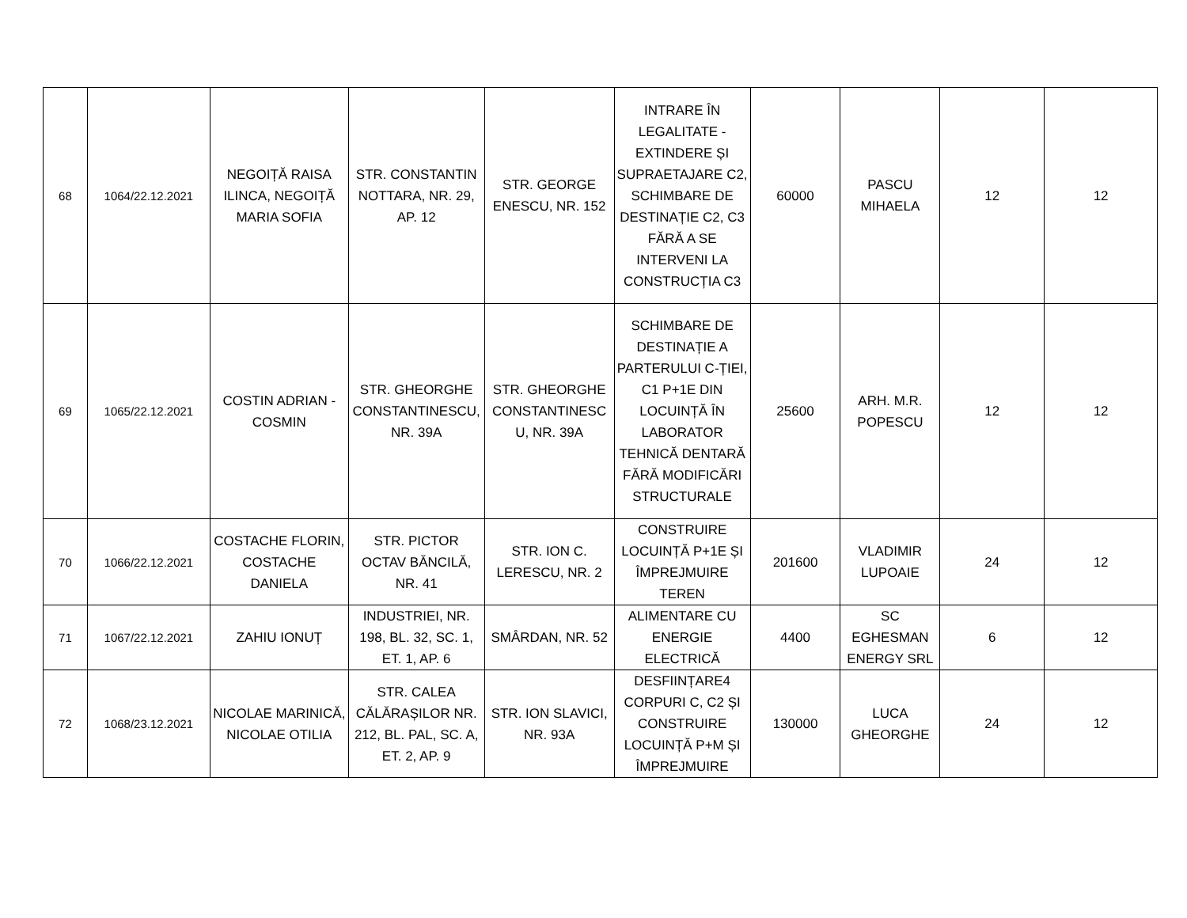| 68 | 1064/22.12.2021 | NEGOIȚĂ RAISA ILINCA, NEGOIȚĂ MARIA SOFIA | STR. CONSTANTIN NOTTARA, NR. 29, AP. 12 | STR. GEORGE ENESCU, NR. 152 | INTRARE ÎN LEGALITATE - EXTINDERE ȘI SUPRAETAJARE C2, SCHIMBARE DE DESTINAȚIE C2, C3 FĂRĂ A SE INTERVENI LA CONSTRUCȚIA C3 | 60000 | PASCU MIHAELA | 12 | 12 |
| 69 | 1065/22.12.2021 | COSTIN ADRIAN - COSMIN | STR. GHEORGHE CONSTANTINESCU, NR. 39A | STR. GHEORGHE CONSTANTINESC U, NR. 39A | SCHIMBARE DE DESTINAȚIE A PARTERULUI C-ȚIEI, C1 P+1E DIN LOCUINȚĂ ÎN LABORATOR TEHNICĂ DENTARĂ FĂRĂ MODIFICĂRI STRUCTURALE | 25600 | ARH. M.R. POPESCU | 12 | 12 |
| 70 | 1066/22.12.2021 | COSTACHE FLORIN, COSTACHE DANIELA | STR. PICTOR OCTAV BĂNCILĂ, NR. 41 | STR. ION C. LERESCU, NR. 2 | CONSTRUIRE LOCUINȚĂ P+1E ȘI ÎMPREJMUIRE TEREN | 201600 | VLADIMIR LUPOAIE | 24 | 12 |
| 71 | 1067/22.12.2021 | ZAHIU IONUȚ | INDUSTRIEI, NR. 198, BL. 32, SC. 1, ET. 1, AP. 6 | SMÂRDAN, NR. 52 | ALIMENTARE CU ENERGIE ELECTRICĂ | 4400 | SC EGHESMAN ENERGY SRL | 6 | 12 |
| 72 | 1068/23.12.2021 | NICOLAE MARINICĂ, NICOLAE OTILIA | STR. CALEA CĂLĂRAȘILOR NR. 212, BL. PAL, SC. A, ET. 2, AP. 9 | STR. ION SLAVICI, NR. 93A | DESFIINȚARE4 CORPURI C, C2 ȘI CONSTRUIRE LOCUINȚĂ P+M ȘI ÎMPREJMUIRE | 130000 | LUCA GHEORGHE | 24 | 12 |